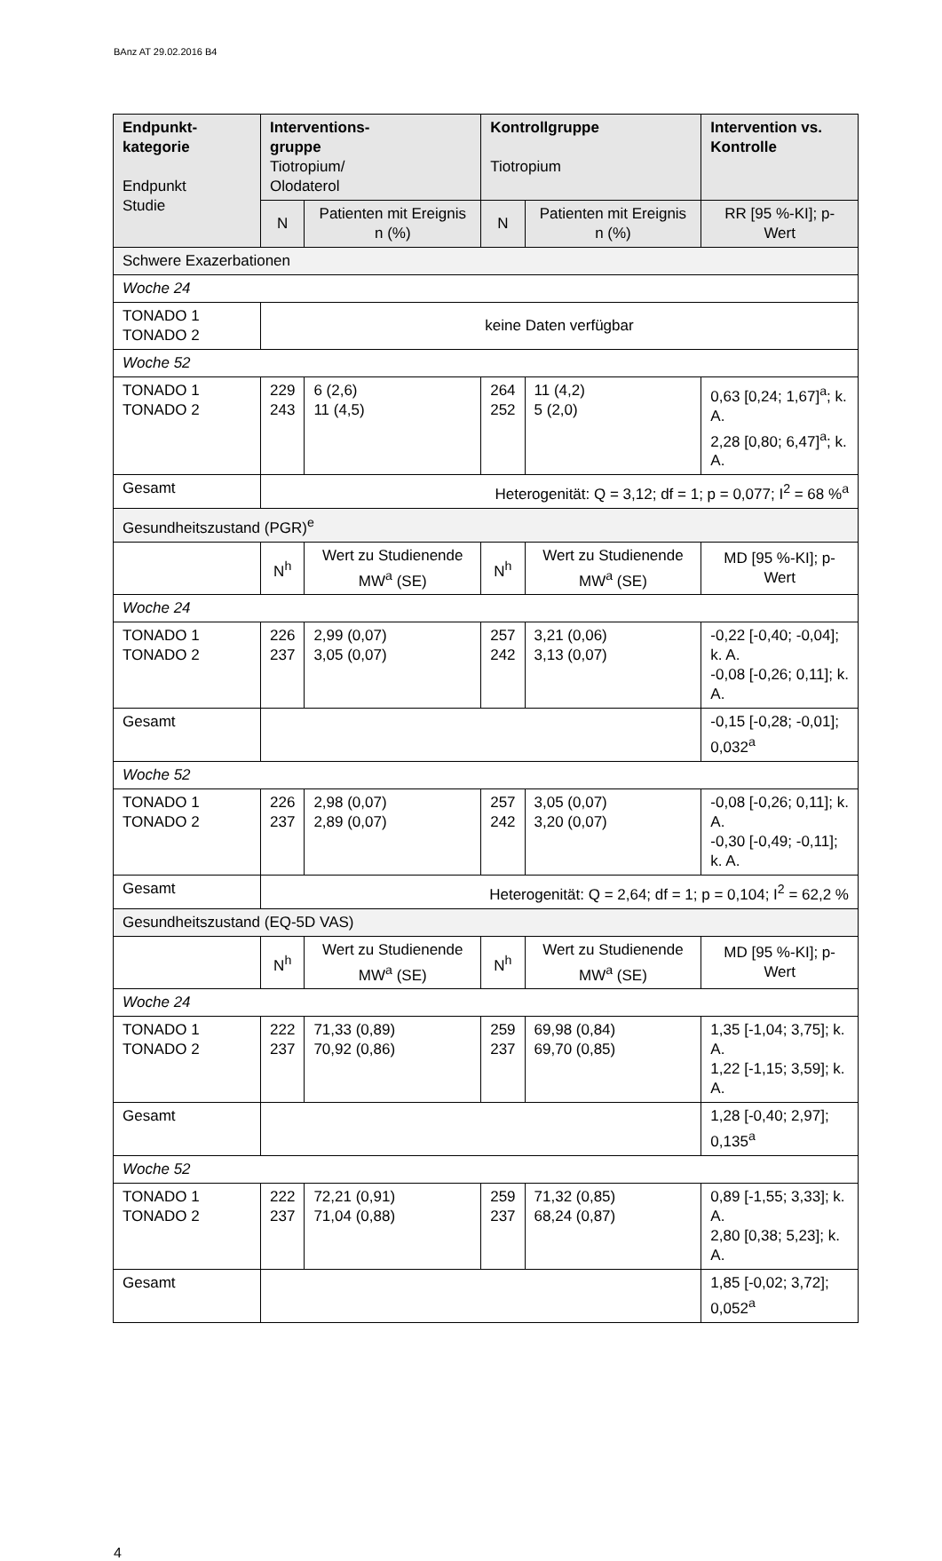BAnz AT 29.02.2016 B4
| Endpunkt- kategorie Endpunkt Studie | Interventions- gruppe Tiotropium/ Olodaterol | | Kontrollgruppe Tiotropium | | Intervention vs. Kontrolle |
| --- | --- | --- | --- | --- | --- |
| | N | Patienten mit Ereignis n (%) | N | Patienten mit Ereignis n (%) | RR [95 %-KI]; p-Wert |
| Schwere Exazerbationen | | | | | |
| Woche 24 | | | | | |
| TONADO 1 TONADO 2 | keine Daten verfügbar | | | | |
| Woche 52 | | | | | |
| TONADO 1 TONADO 2 | 229 243 | 6 (2,6) 11 (4,5) | 264 252 | 11 (4,2) 5 (2,0) | 0,63 [0,24; 1,67]<sup>a</sup>; k. A. 2,28 [0,80; 6,47]<sup>a</sup>; k. A. |
| Gesamt | Heterogenität: Q = 3,12; df = 1; p = 0,077; I<sup>2</sup> = 68 %<sup>a</sup> | | | | |
| Gesundheitszustand (PGR)<sup>e</sup> | | | | | |
| | N<sup>h</sup> | Wert zu Studienende MW<sup>a</sup> (SE) | N<sup>h</sup> | Wert zu Studienende MW<sup>a</sup> (SE) | MD [95 %-KI]; p-Wert |
| Woche 24 | | | | | |
| TONADO 1 TONADO 2 | 226 237 | 2,99 (0,07) 3,05 (0,07) | 257 242 | 3,21 (0,06) 3,13 (0,07) | -0,22 [-0,40; -0,04]; k. A. -0,08 [-0,26; 0,11]; k. A. |
| Gesamt | | | | | -0,15 [-0,28; -0,01]; 0,032<sup>a</sup> |
| Woche 52 | | | | | |
| TONADO 1 TONADO 2 | 226 237 | 2,98 (0,07) 2,89 (0,07) | 257 242 | 3,05 (0,07) 3,20 (0,07) | -0,08 [-0,26; 0,11]; k. A. -0,30 [-0,49; -0,11]; k. A. |
| Gesamt | Heterogenität: Q = 2,64; df = 1; p = 0,104; I<sup>2</sup> = 62,2 % | | | | |
| Gesundheitszustand (EQ-5D VAS) | | | | | |
| | N<sup>h</sup> | Wert zu Studienende MW<sup>a</sup> (SE) | N<sup>h</sup> | Wert zu Studienende MW<sup>a</sup> (SE) | MD [95 %-KI]; p-Wert |
| Woche 24 | | | | | |
| TONADO 1 TONADO 2 | 222 237 | 71,33 (0,89) 70,92 (0,86) | 259 237 | 69,98 (0,84) 69,70 (0,85) | 1,35 [-1,04; 3,75]; k. A. 1,22 [-1,15; 3,59]; k. A. |
| Gesamt | | | | | 1,28 [-0,40; 2,97]; 0,135<sup>a</sup> |
| Woche 52 | | | | | |
| TONADO 1 TONADO 2 | 222 237 | 72,21 (0,91) 71,04 (0,88) | 259 237 | 71,32 (0,85) 68,24 (0,87) | 0,89 [-1,55; 3,33]; k. A. 2,80 [0,38; 5,23]; k. A. |
| Gesamt | | | | | 1,85 [-0,02; 3,72]; 0,052<sup>a</sup> |
4